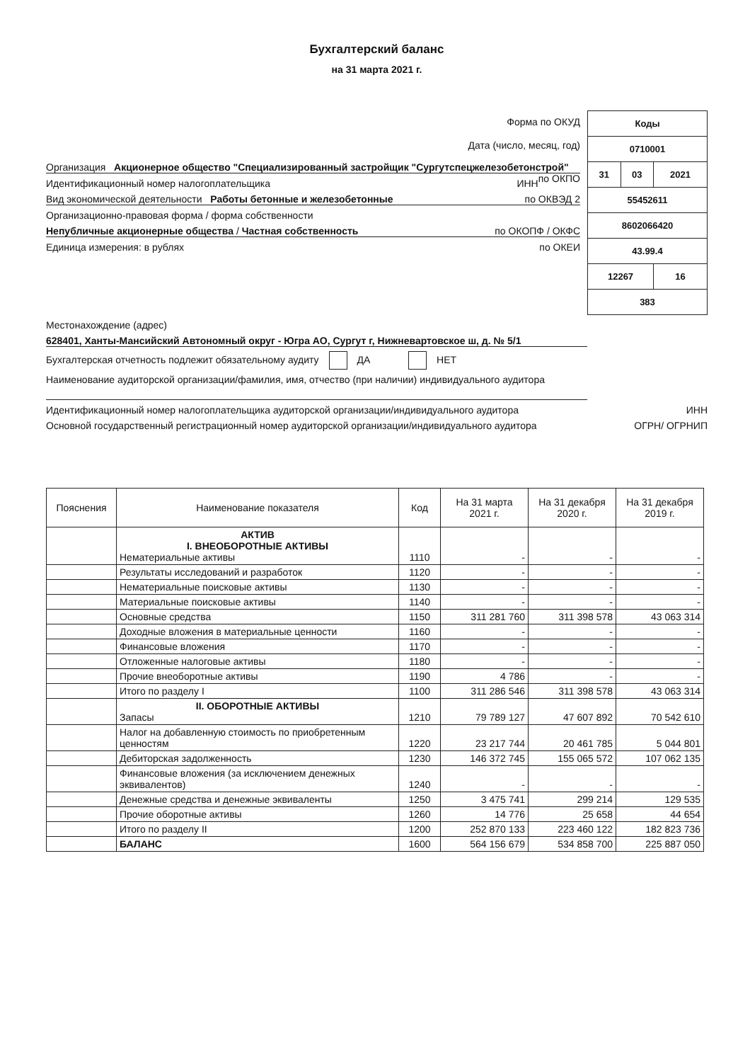Бухгалтерский баланс
на 31 марта 2021 г.
Форма по ОКУД
Дата (число, месяц, год)
Организация Акционерное общество "Специализированный застройщик "Сургутспецжелезобетонстрой" по ОКПО
Идентификационный номер налогоплательщика ИНН
Вид экономической деятельности Работы бетонные и железобетонные по ОКВЭД 2
Организационно-правовая форма / форма собственности
Непубличные акционерные общества / Частная собственность по ОКОПФ / ОКФС
Единица измерения: в рублях по ОКЕИ
| Коды | | |
| 0710001 | | |
| 31 | 03 | 2021 |
| 55452611 | | |
| 8602066420 | | |
| 43.99.4 | | |
| 12267 | | 16 |
| 383 | | |
Местонахождение (адрес)
628401, Ханты-Мансийский Автономный округ - Югра АО, Сургут г, Нижневартовское ш, д. № 5/1
Бухгалтерская отчетность подлежит обязательному аудиту ДА НЕТ
Наименование аудиторской организации/фамилия, имя, отчество (при наличии) индивидуального аудитора
Идентификационный номер налогоплательщика аудиторской организации/индивидуального аудитора ИНН
Основной государственный регистрационный номер аудиторской организации/индивидуального аудитора ОГРН/ ОГРНИП
| Пояснения | Наименование показателя | Код | На 31 марта 2021 г. | На 31 декабря 2020 г. | На 31 декабря 2019 г. |
| --- | --- | --- | --- | --- | --- |
| | АКТИВ I. ВНЕОБОРОТНЫЕ АКТИВЫ Нематериальные активы | 1110 | - | - | - |
| | Результаты исследований и разработок | 1120 | - | - | - |
| | Нематериальные поисковые активы | 1130 | - | - | - |
| | Материальные поисковые активы | 1140 | - | - | - |
| | Основные средства | 1150 | 311 281 760 | 311 398 578 | 43 063 314 |
| | Доходные вложения в материальные ценности | 1160 | - | - | - |
| | Финансовые вложения | 1170 | - | - | - |
| | Отложенные налоговые активы | 1180 | - | - | - |
| | Прочие внеоборотные активы | 1190 | 4 786 | - | - |
| | Итого по разделу I | 1100 | 311 286 546 | 311 398 578 | 43 063 314 |
| | II. ОБОРОТНЫЕ АКТИВЫ Запасы | 1210 | 79 789 127 | 47 607 892 | 70 542 610 |
| | Налог на добавленную стоимость по приобретенным ценностям | 1220 | 23 217 744 | 20 461 785 | 5 044 801 |
| | Дебиторская задолженность | 1230 | 146 372 745 | 155 065 572 | 107 062 135 |
| | Финансовые вложения (за исключением денежных эквивалентов) | 1240 | - | - | - |
| | Денежные средства и денежные эквиваленты | 1250 | 3 475 741 | 299 214 | 129 535 |
| | Прочие оборотные активы | 1260 | 14 776 | 25 658 | 44 654 |
| | Итого по разделу II | 1200 | 252 870 133 | 223 460 122 | 182 823 736 |
| | БАЛАНС | 1600 | 564 156 679 | 534 858 700 | 225 887 050 |